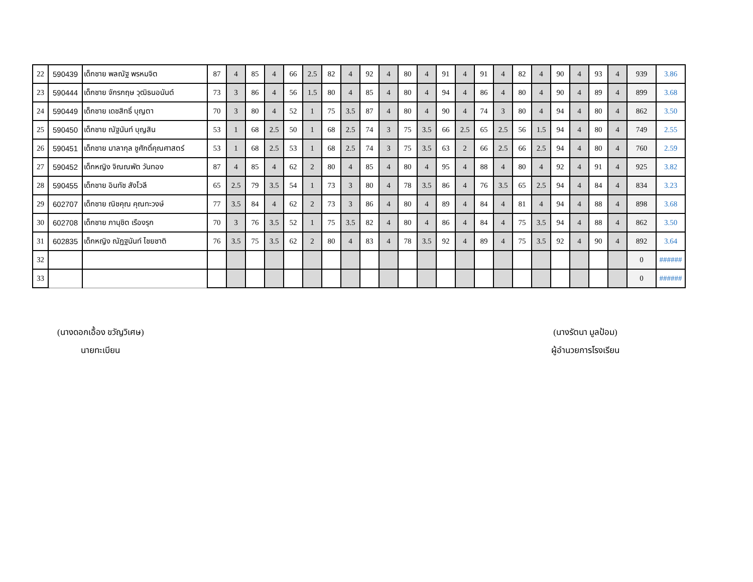| 22 | 590439 | เด็กชาย พลณัฐ พรหมจิต | 87 | 4 | 85 | 4 | 66 | 2.5 | 82 | 4 | 92 | 4 | 80 | 4 | 91 | 4 | 91 | 4 | 82 | 4 | 90 | 4 | 93 | 4 | 939 | 3.86 |
| 23 | 590444 | เด็กชาย จักรกฤษ วุฒิธนอนันต์ | 73 | 3 | 86 | 4 | 56 | 1.5 | 80 | 4 | 85 | 4 | 80 | 4 | 94 | 4 | 86 | 4 | 80 | 4 | 90 | 4 | 89 | 4 | 899 | 3.68 |
| 24 | 590449 | เด็กชาย เดชสิทธิ์ บุญตา | 70 | 3 | 80 | 4 | 52 | 1 | 75 | 3.5 | 87 | 4 | 80 | 4 | 90 | 4 | 74 | 3 | 80 | 4 | 94 | 4 | 80 | 4 | 862 | 3.50 |
| 25 | 590450 | เด็กชาย ณัฐนันท์ บุญสิน | 53 | 1 | 68 | 2.5 | 50 | 1 | 68 | 2.5 | 74 | 3 | 75 | 3.5 | 66 | 2.5 | 65 | 2.5 | 56 | 1.5 | 94 | 4 | 80 | 4 | 749 | 2.55 |
| 26 | 590451 | เด็กชาย มาลากุล ชูศักดิ์คุณศาสตร์ | 53 | 1 | 68 | 2.5 | 53 | 1 | 68 | 2.5 | 74 | 3 | 75 | 3.5 | 63 | 2 | 66 | 2.5 | 66 | 2.5 | 94 | 4 | 80 | 4 | 760 | 2.59 |
| 27 | 590452 | เด็กหญิง จิณณพัต วันทอง | 87 | 4 | 85 | 4 | 62 | 2 | 80 | 4 | 85 | 4 | 80 | 4 | 95 | 4 | 88 | 4 | 80 | 4 | 92 | 4 | 91 | 4 | 925 | 3.82 |
| 28 | 590455 | เด็กชาย อินทัช สังโวลี | 65 | 2.5 | 79 | 3.5 | 54 | 1 | 73 | 3 | 80 | 4 | 78 | 3.5 | 86 | 4 | 76 | 3.5 | 65 | 2.5 | 94 | 4 | 84 | 4 | 834 | 3.23 |
| 29 | 602707 | เด็กชาย ณิชคุณ คุณทะวงษ์ | 77 | 3.5 | 84 | 4 | 62 | 2 | 73 | 3 | 86 | 4 | 80 | 4 | 89 | 4 | 84 | 4 | 81 | 4 | 94 | 4 | 88 | 4 | 898 | 3.68 |
| 30 | 602708 | เด็กชาย ภานุชิต เรืองรุก | 70 | 3 | 76 | 3.5 | 52 | 1 | 75 | 3.5 | 82 | 4 | 80 | 4 | 86 | 4 | 84 | 4 | 75 | 3.5 | 94 | 4 | 88 | 4 | 862 | 3.50 |
| 31 | 602835 | เด็กหญิง ณัฏฐนันท์ ไชยชาติ | 76 | 3.5 | 75 | 3.5 | 62 | 2 | 80 | 4 | 83 | 4 | 78 | 3.5 | 92 | 4 | 89 | 4 | 75 | 3.5 | 92 | 4 | 90 | 4 | 892 | 3.64 |
| 32 | | | | | | | | | | | | | | | | | | | | | | | | | 0 | ###### |
| 33 | | | | | | | | | | | | | | | | | | | | | | | | | 0 | ###### |
(นางดอกเอื้อง ขวัญวิเศษ)
นายทะเบียน
(นางรัตนา มูลป้อม)
ผู้อำนวยการโรงเรียน